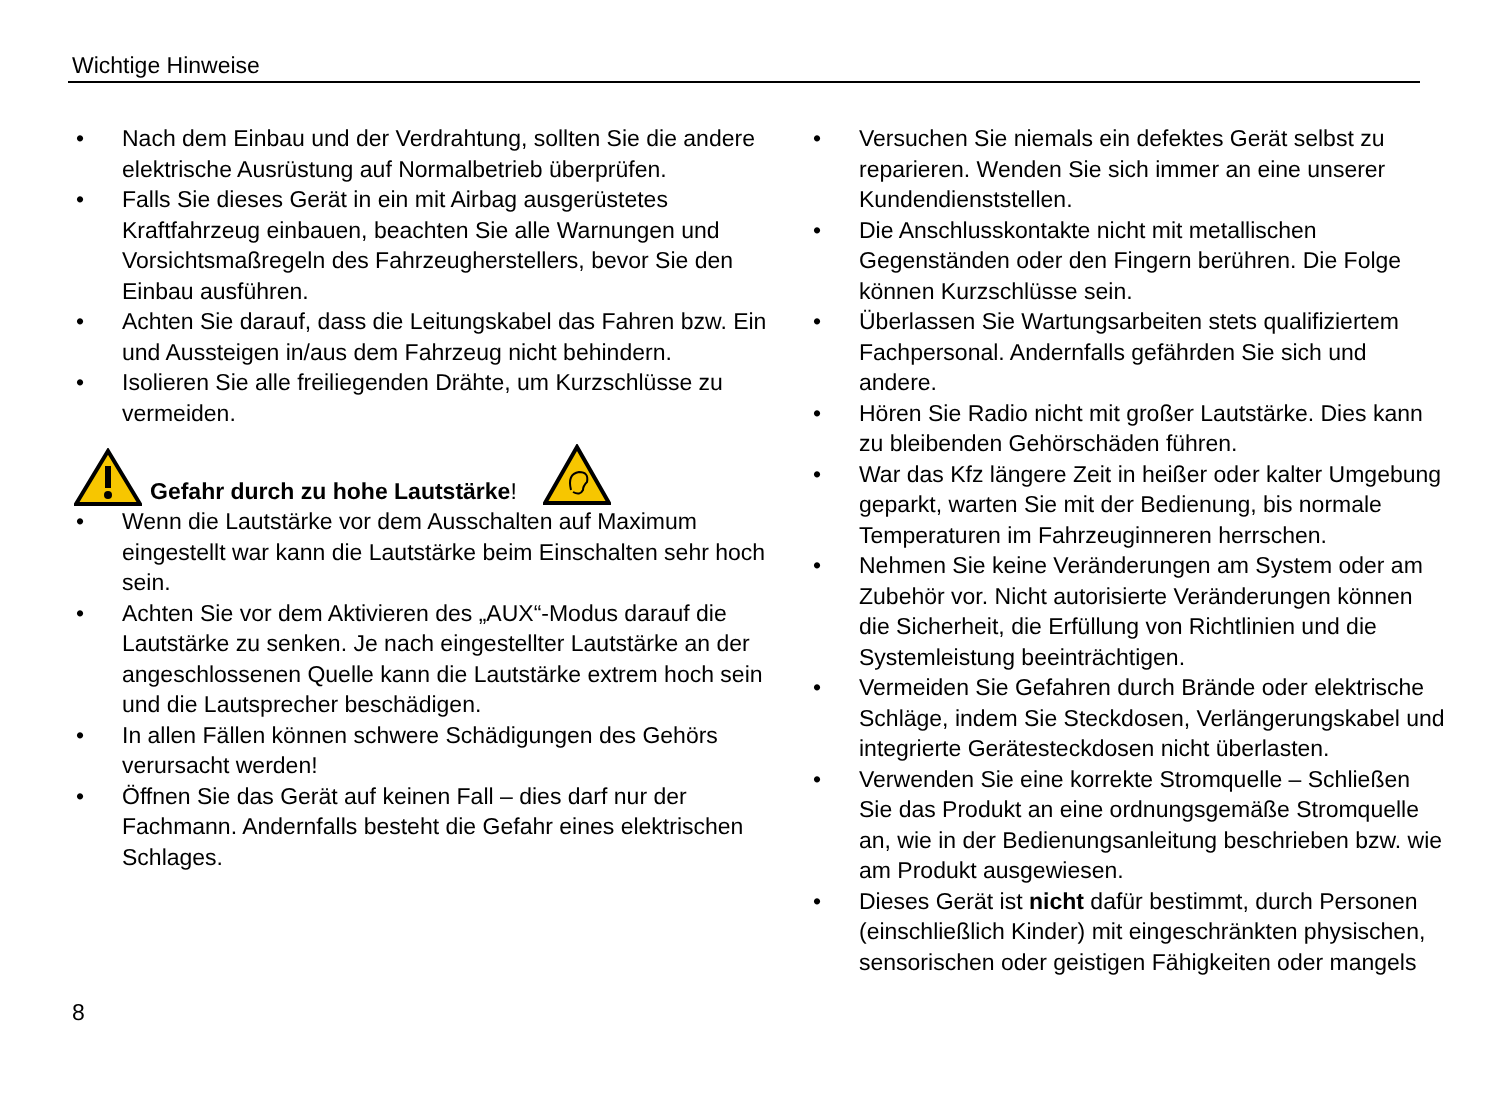Wichtige Hinweise
• Nach dem Einbau und der Verdrahtung, sollten Sie die andere elektrische Ausrüstung auf Normalbetrieb überprüfen.
• Falls Sie dieses Gerät in ein mit Airbag ausgerüstetes Kraftfahrzeug einbauen, beachten Sie alle Warnungen und Vorsichtsmaßregeln des Fahrzeugherstellers, bevor Sie den Einbau ausführen.
• Achten Sie darauf, dass die Leitungskabel das Fahren bzw. Ein und Aussteigen in/aus dem Fahrzeug nicht behindern.
• Isolieren Sie alle freiliegenden Drähte, um Kurzschlüsse zu vermeiden.
Gefahr durch zu hohe Lautstärke!
• Wenn die Lautstärke vor dem Ausschalten auf Maximum eingestellt war kann die Lautstärke beim Einschalten sehr hoch sein.
• Achten Sie vor dem Aktivieren des „AUX“-Modus darauf die Lautstärke zu senken. Je nach eingestellter Lautstärke an der angeschlossenen Quelle kann die Lautstärke extrem hoch sein und die Lautsprecher beschädigen.
• In allen Fällen können schwere Schädigungen des Gehörs verursacht werden!
• Öffnen Sie das Gerät auf keinen Fall – dies darf nur der Fachmann. Andernfalls besteht die Gefahr eines elektrischen Schlages.
• Versuchen Sie niemals ein defektes Gerät selbst zu reparieren. Wenden Sie sich immer an eine unserer Kundendienststellen.
• Die Anschlusskontakte nicht mit metallischen Gegenständen oder den Fingern berühren. Die Folge können Kurzschlüsse sein.
• Überlassen Sie Wartungsarbeiten stets qualifiziertem Fachpersonal. Andernfalls gefährden Sie sich und andere.
• Hören Sie Radio nicht mit großer Lautstärke. Dies kann zu bleibenden Gehörschäden führen.
• War das Kfz längere Zeit in heißer oder kalter Umgebung geparkt, warten Sie mit der Bedienung, bis normale Temperaturen im Fahrzeuginneren herrschen.
• Nehmen Sie keine Veränderungen am System oder am Zubehör vor. Nicht autorisierte Veränderungen können die Sicherheit, die Erfüllung von Richtlinien und die Systemleistung beeinträchtigen.
• Vermeiden Sie Gefahren durch Brände oder elektrische Schläge, indem Sie Steckdosen, Verlängerungskabel und integrierte Gerätesteckdosen nicht überlasten.
• Verwenden Sie eine korrekte Stromquelle – Schließen Sie das Produkt an eine ordnungsgemäße Stromquelle an, wie in der Bedienungsanleitung beschrieben bzw. wie am Produkt ausgewiesen.
• Dieses Gerät ist nicht dafür bestimmt, durch Personen (einschließlich Kinder) mit eingeschränkten physischen, sensorischen oder geistigen Fähigkeiten oder mangels
8